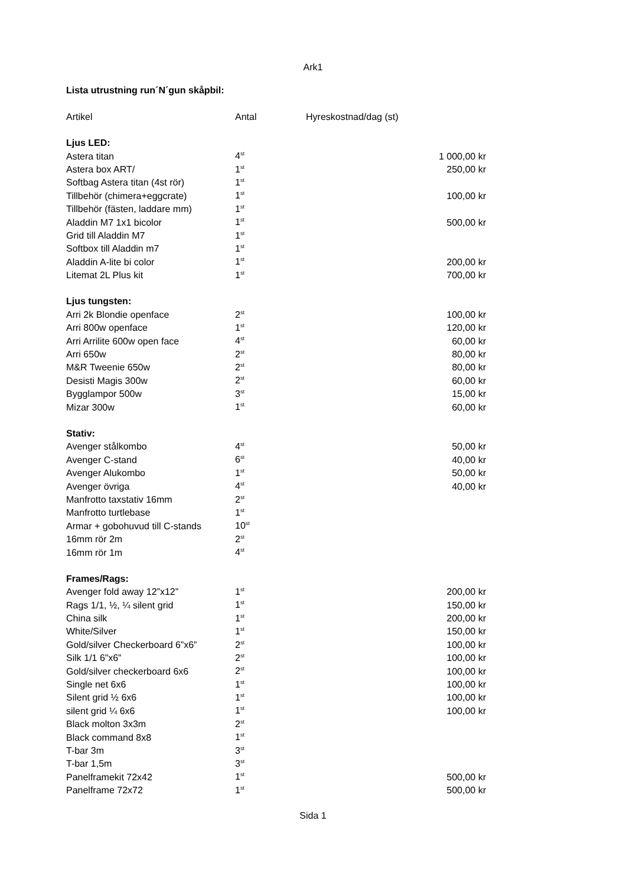Ark1
| Lista utrustning run´N´gun skåpbil: | | |
| Artikel | Antal | Hyreskostnad/dag (st) |
| Ljus LED: | | |
| Astera titan | 4<sup>st</sup> | 1 000,00 kr |
| Astera box ART/ | 1<sup>st</sup> | 250,00 kr |
| Softbag Astera titan (4st rör) | 1<sup>st</sup> | |
| Tillbehör (chimera+eggcrate) | 1<sup>st</sup> | 100,00 kr |
| Tillbehör (fästen, laddare mm) | 1<sup>st</sup> | |
| Aladdin M7 1x1 bicolor | 1<sup>st</sup> | 500,00 kr |
| Grid till Aladdin M7 | 1<sup>st</sup> | |
| Softbox till Aladdin m7 | 1<sup>st</sup> | |
| Aladdin A-lite bi color | 1<sup>st</sup> | 200,00 kr |
| Litemat 2L Plus kit | 1<sup>st</sup> | 700,00 kr |
| Ljus tungsten: | | |
| Arri 2k Blondie openface | 2<sup>st</sup> | 100,00 kr |
| Arri 800w openface | 1<sup>st</sup> | 120,00 kr |
| Arri Arrilite 600w open face | 4<sup>st</sup> | 60,00 kr |
| Arri 650w | 2<sup>st</sup> | 80,00 kr |
| M&R Tweenie 650w | 2<sup>st</sup> | 80,00 kr |
| Desisti Magis 300w | 2<sup>st</sup> | 60,00 kr |
| Bygglampor 500w | 3<sup>st</sup> | 15,00 kr |
| Mizar 300w | 1<sup>st</sup> | 60,00 kr |
| Stativ: | | |
| Avenger stålkombo | 4<sup>st</sup> | 50,00 kr |
| Avenger C-stand | 6<sup>st</sup> | 40,00 kr |
| Avenger Alukombo | 1<sup>st</sup> | 50,00 kr |
| Avenger övriga | 4<sup>st</sup> | 40,00 kr |
| Manfrotto taxstativ 16mm | 2<sup>st</sup> | |
| Manfrotto turtlebase | 1<sup>st</sup> | |
| Armar + gobohuvud till C-stands | 10<sup>st</sup> | |
| 16mm rör 2m | 2<sup>st</sup> | |
| 16mm rör 1m | 4<sup>st</sup> | |
| Frames/Rags: | | |
| Avenger fold away 12”x12” | 1<sup>st</sup> | 200,00 kr |
| Rags 1/1, ½, ¼ silent grid | 1<sup>st</sup> | 150,00 kr |
| China silk | 1<sup>st</sup> | 200,00 kr |
| White/Silver | 1<sup>st</sup> | 150,00 kr |
| Gold/silver Checkerboard 6”x6” | 2<sup>st</sup> | 100,00 kr |
| Silk 1/1 6”x6” | 2<sup>st</sup> | 100,00 kr |
| Gold/silver checkerboard 6x6 | 2<sup>st</sup> | 100,00 kr |
| Single net 6x6 | 1<sup>st</sup> | 100,00 kr |
| Silent grid ½ 6x6 | 1<sup>st</sup> | 100,00 kr |
| silent grid ¼ 6x6 | 1<sup>st</sup> | 100,00 kr |
| Black molton 3x3m | 2<sup>st</sup> | |
| Black command 8x8 | 1<sup>st</sup> | |
| T-bar 3m | 3<sup>st</sup> | |
| T-bar 1,5m | 3<sup>st</sup> | |
| Panelframekit 72x42 | 1<sup>st</sup> | 500,00 kr |
| Panelframe 72x72 | 1<sup>st</sup> | 500,00 kr |
Sida 1